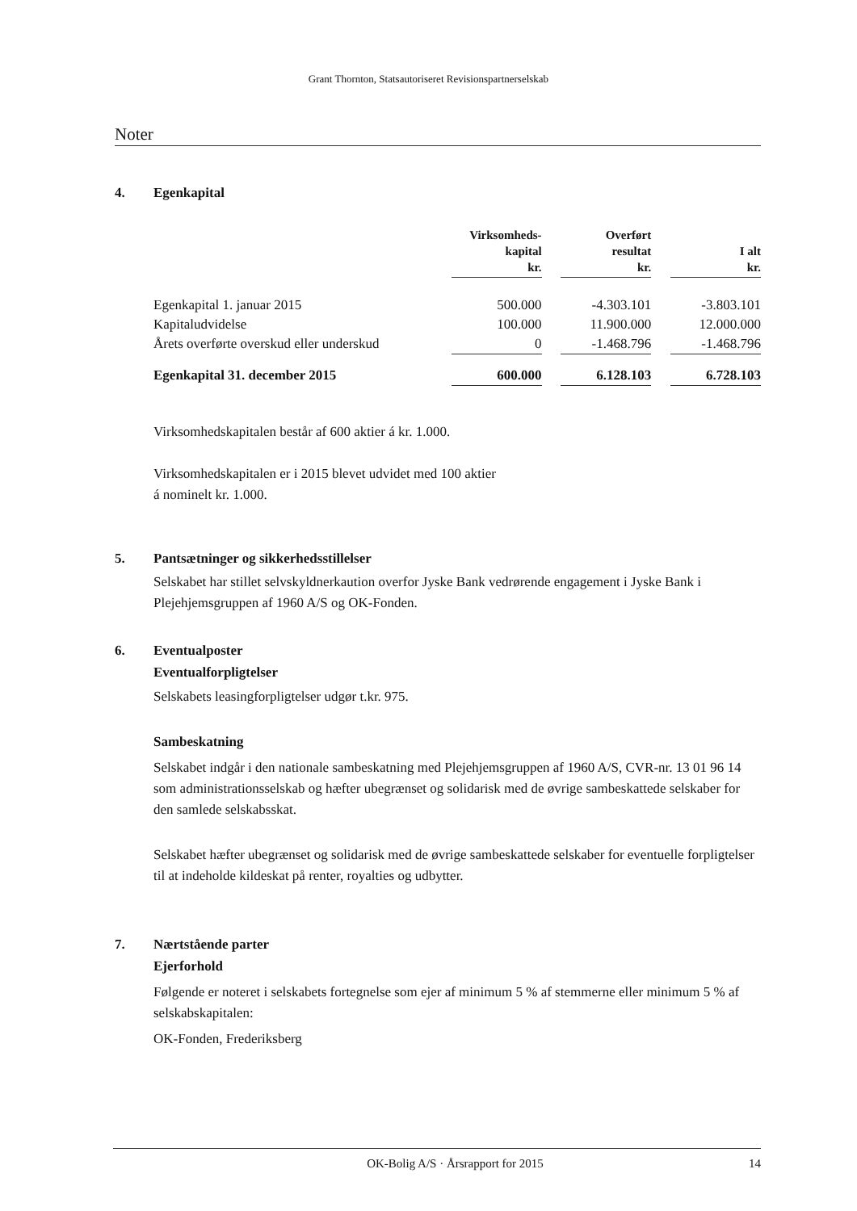Grant Thornton, Statsautoriseret Revisionspartnerselskab
Noter
4. Egenkapital
| | Virksomheds- kapital kr. | | Overført resultat kr. | | I alt kr. |
| --- | --- | --- | --- | --- | --- |
| Egenkapital 1. januar 2015 | 500.000 | | -4.303.101 | | -3.803.101 |
| Kapitaludvidelse | 100.000 | | 11.900.000 | | 12.000.000 |
| Årets overførte overskud eller underskud | 0 | | -1.468.796 | | -1.468.796 |
| Egenkapital 31. december 2015 | 600.000 | | 6.128.103 | | 6.728.103 |
Virksomhedskapitalen består af 600 aktier á kr. 1.000.
Virksomhedskapitalen er i 2015 blevet udvidet med 100 aktier
á nominelt kr. 1.000.
5. Pantsætninger og sikkerhedsstillelser
Selskabet har stillet selvskyldnerkaution overfor Jyske Bank vedrørende engagement i Jyske Bank i Plejehjemsgruppen af 1960 A/S og OK-Fonden.
6. Eventualposter
Eventualforpligtelser
Selskabets leasingforpligtelser udgør t.kr. 975.
Sambeskatning
Selskabet indgår i den nationale sambeskatning med Plejehjemsgruppen af 1960 A/S, CVR-nr. 13 01 96 14 som administrationsselskab og hæfter ubegrænset og solidarisk med de øvrige sambeskattede selskaber for den samlede selskabsskat.
Selskabet hæfter ubegrænset og solidarisk med de øvrige sambeskattede selskaber for eventuelle forpligtelser til at indeholde kildeskat på renter, royalties og udbytter.
7. Nærtstående parter
Ejerforhold
Følgende er noteret i selskabets fortegnelse som ejer af minimum 5 % af stemmerne eller minimum 5 % af selskabskapitalen:
OK-Fonden, Frederiksberg
OK-Bolig A/S · Årsrapport for 2015 14